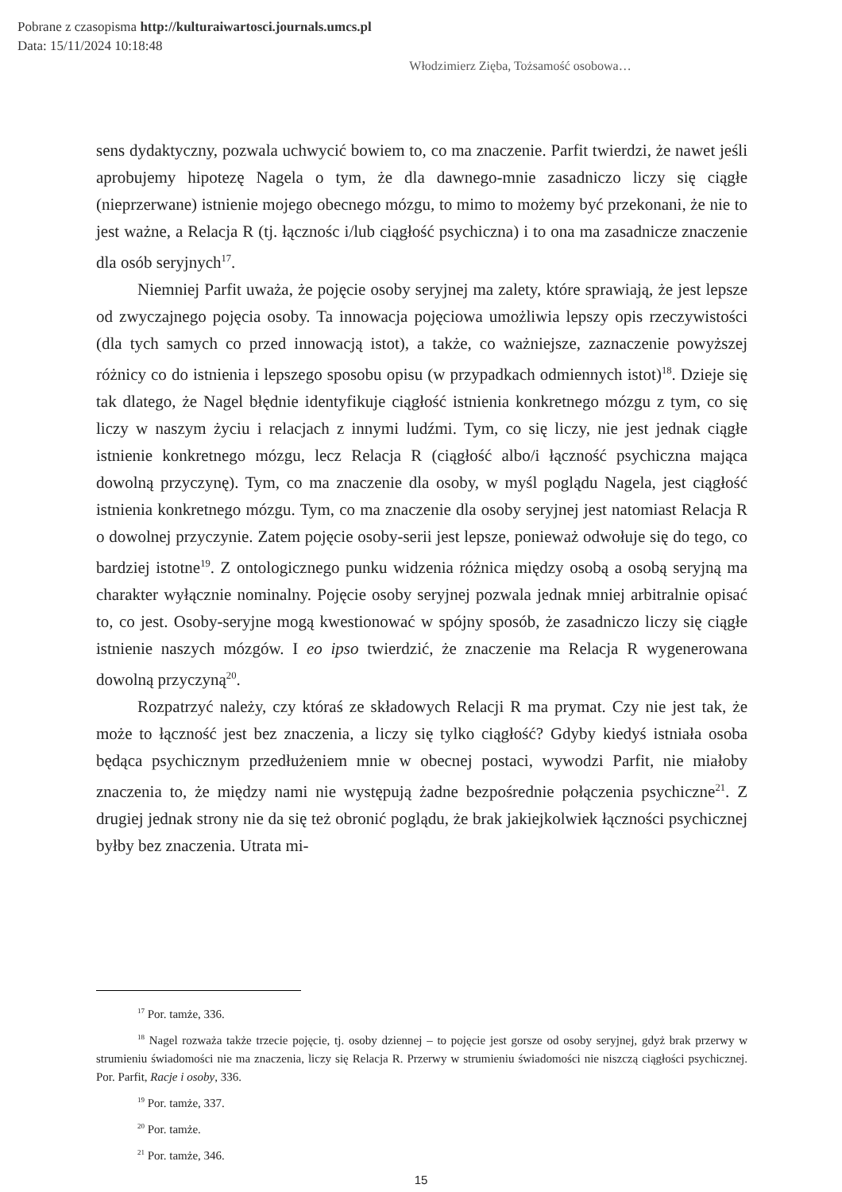Pobrane z czasopisma http://kulturaiwartosci.journals.umcs.pl
Data: 15/11/2024 10:18:48
Włodzimierz Zięba, Tożsamość osobowa…
sens dydaktyczny, pozwala uchwycić bowiem to, co ma znaczenie. Parfit twierdzi, że nawet jeśli aprobujemy hipotezę Nagela o tym, że dla dawnego-mnie zasadniczo liczy się ciągłe (nieprzerwane) istnienie mojego obecnego mózgu, to mimo to możemy być przekonani, że nie to jest ważne, a Relacja R (tj. łącznośc i/lub ciągłość psychiczna) i to ona ma zasadnicze znaczenie dla osób seryjnych<sup>17</sup>.
Niemniej Parfit uważa, że pojęcie osoby seryjnej ma zalety, które sprawiają, że jest lepsze od zwyczajnego pojęcia osoby. Ta innowacja pojęciowa umożliwia lepszy opis rzeczywistości (dla tych samych co przed innowacją istot), a także, co ważniejsze, zaznaczenie powyższej różnicy co do istnienia i lepszego sposobu opisu (w przypadkach odmiennych istot)<sup>18</sup>. Dzieje się tak dlatego, że Nagel błędnie identyfikuje ciągłość istnienia konkretnego mózgu z tym, co się liczy w naszym życiu i relacjach z innymi ludźmi. Tym, co się liczy, nie jest jednak ciągłe istnienie konkretnego mózgu, lecz Relacja R (ciągłość albo/i łączność psychiczna mająca dowolną przyczynę). Tym, co ma znaczenie dla osoby, w myśl poglądu Nagela, jest ciągłość istnienia konkretnego mózgu. Tym, co ma znaczenie dla osoby seryjnej jest natomiast Relacja R o dowolnej przyczynie. Zatem pojęcie osoby-serii jest lepsze, ponieważ odwołuje się do tego, co bardziej istotne<sup>19</sup>. Z ontologicznego punku widzenia różnica między osobą a osobą seryjną ma charakter wyłącznie nominalny. Pojęcie osoby seryjnej pozwala jednak mniej arbitralnie opisać to, co jest. Osoby-seryjne mogą kwestionować w spójny sposób, że zasadniczo liczy się ciągłe istnienie naszych mózgów. I eo ipso twierdzić, że znaczenie ma Relacja R wygenerowana dowolną przyczyną<sup>20</sup>.
Rozpatrzyć należy, czy któraś ze składowych Relacji R ma prymat. Czy nie jest tak, że może to łączność jest bez znaczenia, a liczy się tylko ciągłość? Gdyby kiedyś istniała osoba będąca psychicznym przedłużeniem mnie w obecnej postaci, wywodzi Parfit, nie miałoby znaczenia to, że między nami nie występują żadne bezpośrednie połączenia psychiczne<sup>21</sup>. Z drugiej jednak strony nie da się też obronić poglądu, że brak jakiejkolwiek łączności psychicznej byłby bez znaczenia. Utrata mi-
<sup>17</sup> Por. tamże, 336.
<sup>18</sup> Nagel rozważa także trzecie pojęcie, tj. osoby dziennej – to pojęcie jest gorsze od osoby seryjnej, gdyż brak przerwy w strumieniu świadomości nie ma znaczenia, liczy się Relacja R. Przerwy w strumieniu świadomości nie niszczą ciągłości psychicznej. Por. Parfit, Racje i osoby, 336.
<sup>19</sup> Por. tamże, 337.
<sup>20</sup> Por. tamże.
<sup>21</sup> Por. tamże, 346.
15